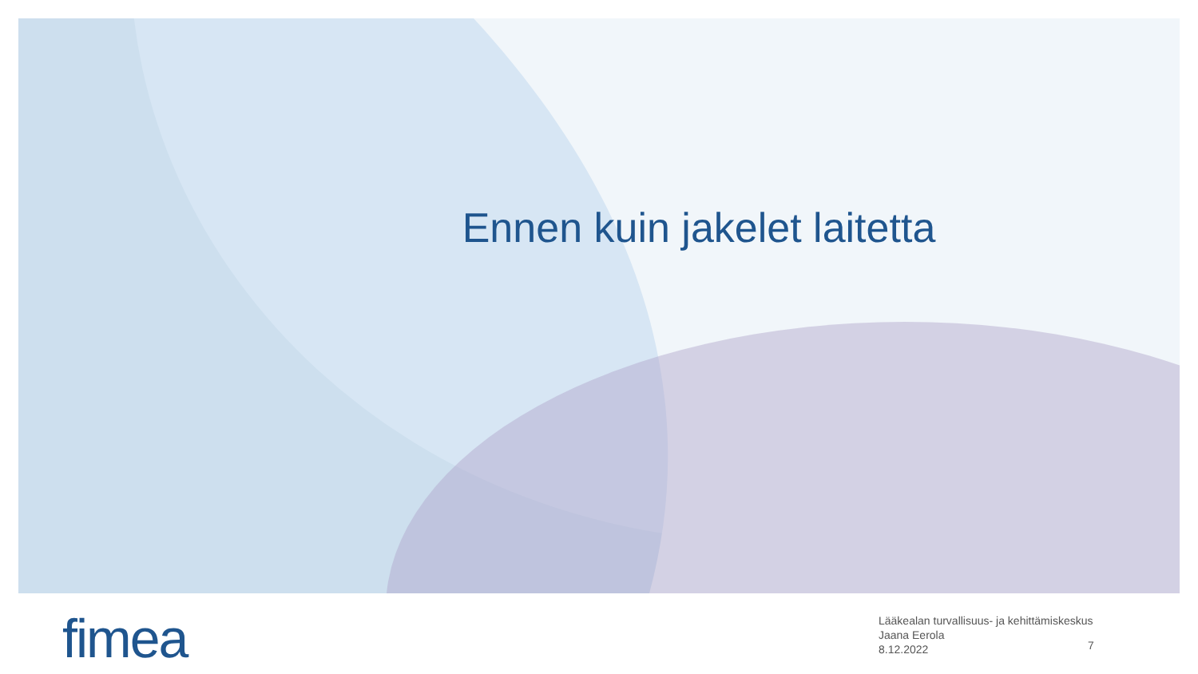Ennen kuin jakelet laitetta
fimea
Lääkealan turvallisuus- ja kehittämiskeskus
Jaana Eerola
8.12.2022
7